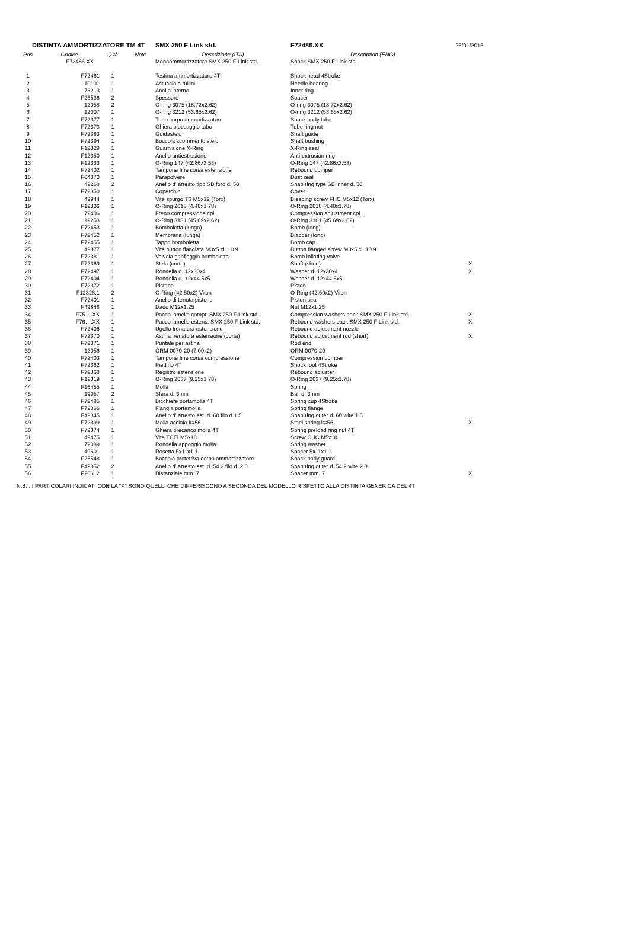| DISTINTA AMMORTIZZATORE TM 4T | | | | SMX 250 F Link std. | F72486.XX | 26/01/2016 |
| Pos | Codice | Q.tà | Note | Descrizione (ITA) | Description (ENG) | |
| | F72486.XX | | | Monoammortizzatore SMX 250 F Link std. | Shock SMX 250 F Link std. | |
| 1 | F72461 | 1 | | Testina ammortizzatore 4T | Shock head 4Stroke | |
| 2 | 19101 | 1 | | Astuccio a rullini | Needle bearing | |
| 3 | 73213 | 1 | | Anello interno | Inner ring | |
| 4 | F26536 | 2 | | Spessore | Spacer | |
| 5 | 12058 | 2 | | O-ring 3075 (18.72x2.62) | O-ring 3075 (18.72x2.62) | |
| 6 | 12007 | 1 | | O-ring 3212 (53.65x2.62) | O-ring 3212 (53.65x2.62) | |
| 7 | F72377 | 1 | | Tubo corpo ammortizzatore | Shock body tube | |
| 8 | F72373 | 1 | | Ghiera bloccaggio tubo | Tube ring nut | |
| 9 | F72383 | 1 | | Guidastelo | Shaft guide | |
| 10 | F72394 | 1 | | Boccola scorrimento stelo | Shaft bushing | |
| 11 | F12329 | 1 | | Guarnizione X-Ring | X-Ring seal | |
| 12 | F12350 | 1 | | Anello antiestrusione | Anti-extrusion ring | |
| 13 | F12333 | 1 | | O-Ring 147 (42.86x3.53) | O-Ring 147 (42.86x3.53) | |
| 14 | F72402 | 1 | | Tampone fine corsa estensione | Rebound bumper | |
| 15 | F04370 | 1 | | Parapolvere | Dust seal | |
| 16 | 49268 | 2 | | Anello d' arresto tipo SB foro d. 50 | Snap ring type SB inner d. 50 | |
| 17 | F72350 | 1 | | Coperchio | Cover | |
| 18 | 49944 | 1 | | Vite spurgo TS M5x12 (Torx) | Bleeding screw FHC M5x12 (Torx) | |
| 19 | F12306 | 1 | | O-Ring 2018 (4.48x1.78) | O-Ring 2018 (4.48x1.78) | |
| 20 | 72406 | 1 | | Freno compressione cpl. | Compression adjustment cpl. | |
| 21 | 12253 | 1 | | O-Ring 3181 (45.69x2.62) | O-Ring 3181 (45.69x2.62) | |
| 22 | F72453 | 1 | | Bomboletta (lunga) | Bomb (long) | |
| 23 | F72452 | 1 | | Membrana (lunga) | Bladder (long) | |
| 24 | F72455 | 1 | | Tappo bomboletta | Bomb cap | |
| 25 | 49877 | 1 | | Vite button flangiata M3x5 cl. 10.9 | Button flanged screw M3x5 cl. 10.9 | |
| 26 | F72381 | 1 | | Valvola gonfiaggio bomboletta | Bomb inflating valve | |
| 27 | F72369 | 1 | | Stelo (corto) | Shaft (short) | X |
| 28 | F72497 | 1 | | Rondella d. 12x30x4 | Washer d. 12x30x4 | X |
| 29 | F72404 | 1 | | Rondella d. 12x44.5x5 | Washer d. 12x44.5x5 | |
| 30 | F72372 | 1 | | Pistone | Piston | |
| 31 | F12328.1 | 2 | | O-Ring (42.50x2) Viton | O-Ring (42.50x2) Viton | |
| 32 | F72401 | 1 | | Anello di tenuta pistone | Piston seal | |
| 33 | F49848 | 1 | | Dado M12x1.25 | Nut M12x1.25 | |
| 34 | F75….XX | 1 | | Pacco lamelle compr. SMX 250 F Link std. | Compression washers pack SMX 250 F Link std. | X |
| 35 | F76….XX | 1 | | Pacco lamelle estens. SMX 250 F Link std. | Rebound washers pack SMX 250 F Link std. | X |
| 36 | F72406 | 1 | | Ugello frenatura estensione | Rebound adjustment nozzle | |
| 37 | F72370 | 1 | | Astina frenatura estensione (corta) | Rebound adjustment rod (short) | X |
| 38 | F72371 | 1 | | Puntale per astina | Rod end | |
| 39 | 12056 | 1 | | ORM 0070-20 (7.00x2) | ORM 0070-20 | |
| 40 | F72403 | 1 | | Tampone fine corsa compressione | Compression bumper | |
| 41 | F72362 | 1 | | Piedino 4T | Shock foot 4Stroke | |
| 42 | F72368 | 1 | | Registro estensione | Rebound adjuster | |
| 43 | F12319 | 1 | | O-Ring 2037 (9.25x1.78) | O-Ring 2037 (9.25x1.78) | |
| 44 | F16455 | 1 | | Molla | Spring | |
| 45 | 19057 | 2 | | Sfera d. 3mm | Ball d. 3mm | |
| 46 | F72485 | 1 | | Bicchiere portamolla 4T | Spring cup 4Stroke | |
| 47 | F72366 | 1 | | Flangia portamolla | Spring flange | |
| 48 | F49845 | 1 | | Anello d' arresto est. d. 60 filo d.1.5 | Snap ring outer d. 60 wire 1.5 | |
| 49 | F72399 | 1 | | Molla acciaio k=56 | Steel spring k=56 | X |
| 50 | F72374 | 1 | | Ghiera precarico molla 4T | Spring preload ring nut 4T | |
| 51 | 49475 | 1 | | Vite TCEI M5x18 | Screw CHC M5x18 | |
| 52 | 72089 | 1 | | Rondella appoggio molla | Spring washer | |
| 53 | 49601 | 1 | | Rosetta 5x11x1.1 | Spacer 5x11x1.1 | |
| 54 | F26548 | 1 | | Boccola protettiva corpo ammortizzatore | Shock body guard | |
| 55 | F49852 | 2 | | Anello d' arresto est. d. 54.2 filo d. 2.0 | Snap ring outer d. 54.2 wire 2.0 | |
| 56 | F26612 | 1 | | Distanziale mm. 7 | Spacer mm. 7 | X |
N.B. : I PARTICOLARI INDICATI CON LA "X" SONO QUELLI CHE DIFFERISCONO A SECONDA DEL MODELLO RISPETTO ALLA DISTINTA GENERICA DEL 4T